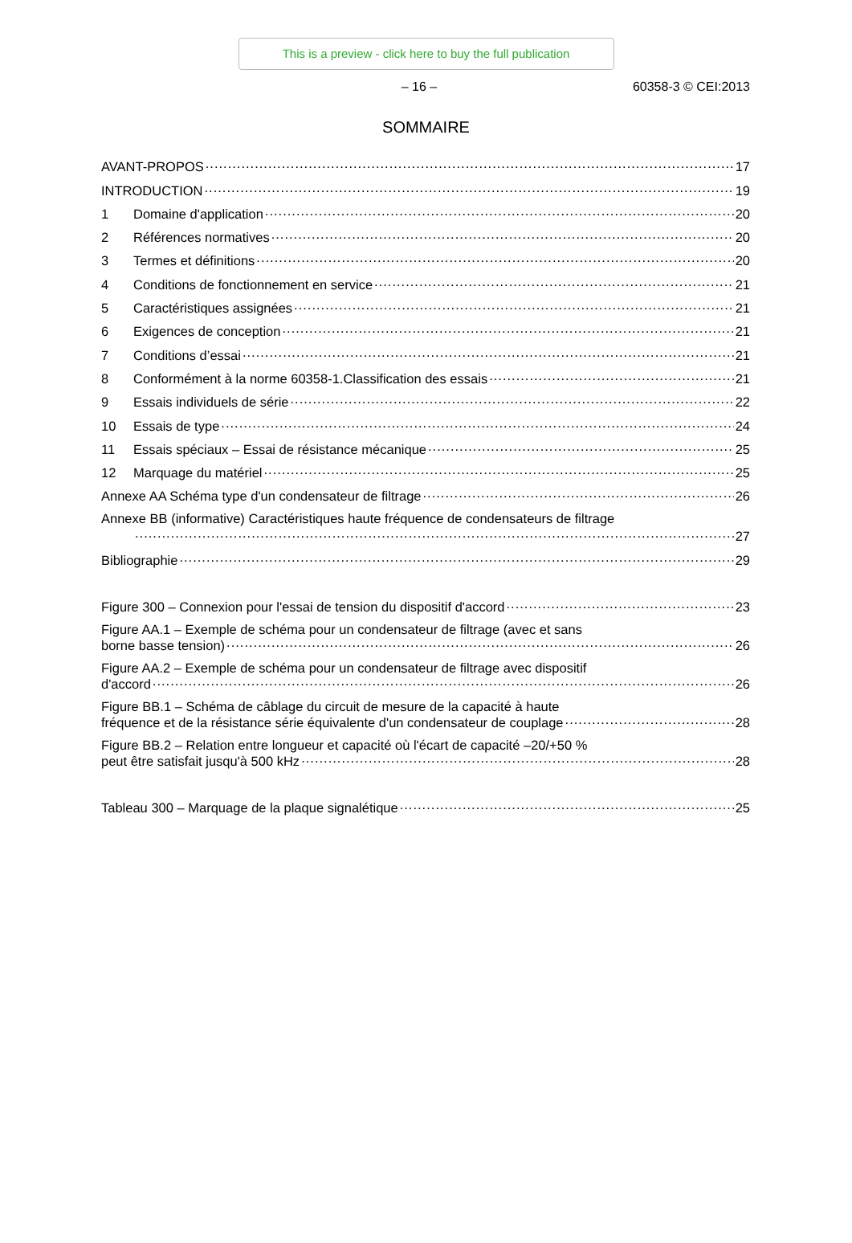This is a preview - click here to buy the full publication
– 16 – 60358-3 © CEI:2013
SOMMAIRE
AVANT-PROPOS 17
INTRODUCTION 19
1 Domaine d'application 20
2 Références normatives 20
3 Termes et définitions 20
4 Conditions de fonctionnement en service 21
5 Caractéristiques assignées 21
6 Exigences de conception 21
7 Conditions d’essai 21
8 Conformément à la norme 60358-1.Classification des essais 21
9 Essais individuels de série 22
10 Essais de type 24
11 Essais spéciaux – Essai de résistance mécanique 25
12 Marquage du matériel 25
Annexe AA Schéma type d'un condensateur de filtrage 26
Annexe BB (informative) Caractéristiques haute fréquence de condensateurs de filtrage
27
Bibliographie 29
Figure 300 – Connexion pour l'essai de tension du dispositif d'accord 23
Figure AA.1 – Exemple de schéma pour un condensateur de filtrage (avec et sans
borne basse tension) 26
Figure AA.2 – Exemple de schéma pour un condensateur de filtrage avec dispositif
d'accord 26
Figure BB.1 – Schéma de câblage du circuit de mesure de la capacité à haute
fréquence et de la résistance série équivalente d'un condensateur de couplage 28
Figure BB.2 – Relation entre longueur et capacité où l'écart de capacité –20/+50 %
peut être satisfait jusqu'à 500 kHz 28
Tableau 300 – Marquage de la plaque signalétique 25